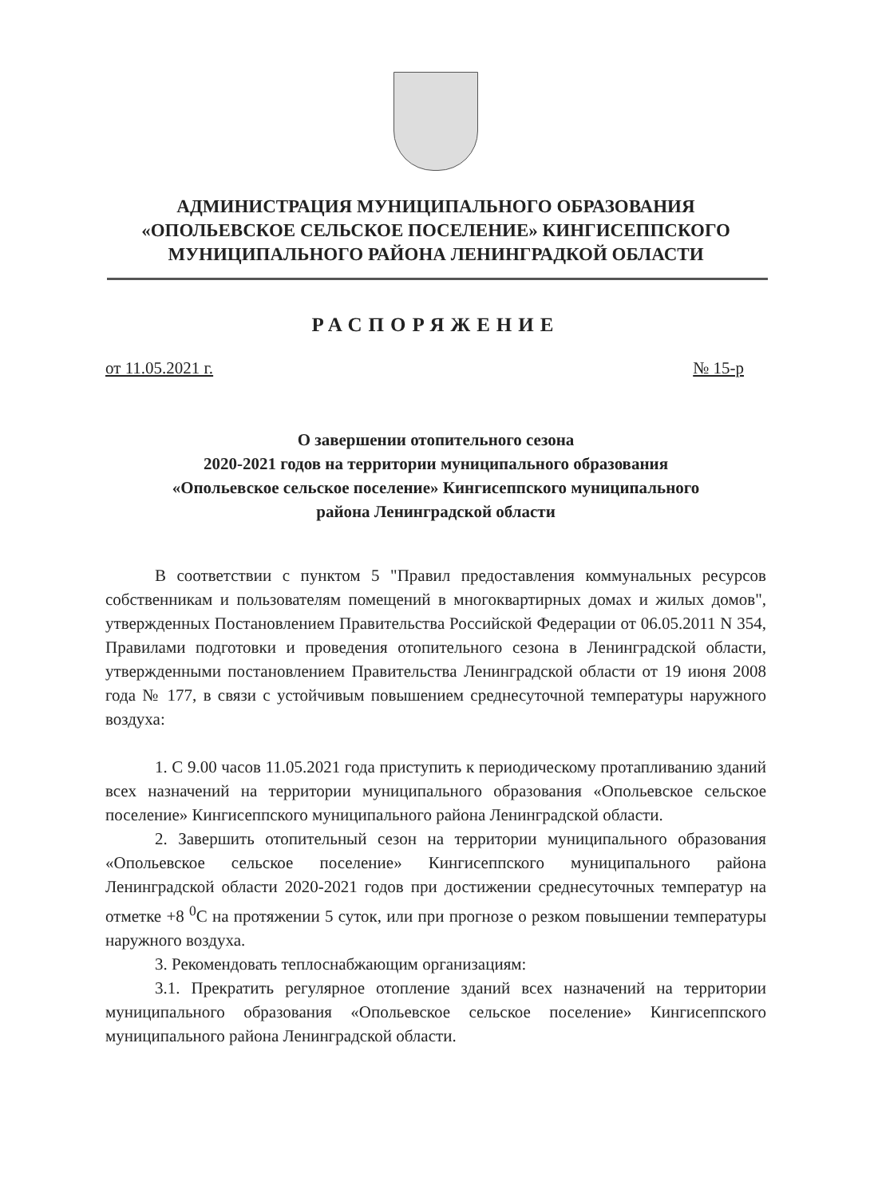АДМИНИСТРАЦИЯ МУНИЦИПАЛЬНОГО ОБРАЗОВАНИЯ
«ОПОЛЬЕВСКОЕ СЕЛЬСКОЕ ПОСЕЛЕНИЕ» КИНГИСЕППСКОГО
МУНИЦИПАЛЬНОГО РАЙОНА ЛЕНИНГРАДКОЙ ОБЛАСТИ
РАСПОРЯЖЕНИЕ
от 11.05.2021 г. № 15-р
О завершении отопительного сезона
2020-2021 годов на территории муниципального образования
«Опольевское сельское поселение» Кингисеппского муниципального
района Ленинградской области
В соответствии с пунктом 5 "Правил предоставления коммунальных ресурсов собственникам и пользователям помещений в многоквартирных домах и жилых домов", утвержденных Постановлением Правительства Российской Федерации от 06.05.2011 N 354, Правилами подготовки и проведения отопительного сезона в Ленинградской области, утвержденными постановлением Правительства Ленинградской области от 19 июня 2008 года № 177, в связи с устойчивым повышением среднесуточной температуры наружного воздуха:
1. С 9.00 часов 11.05.2021 года приступить к периодическому протапливанию зданий всех назначений на территории муниципального образования «Опольевское сельское поселение» Кингисеппского муниципального района Ленинградской области.
2. Завершить отопительный сезон на территории муниципального образования «Опольевское сельское поселение» Кингисеппского муниципального района Ленинградской области 2020-2021 годов при достижении среднесуточных температур на отметке +8 <sup>0</sup>С на протяжении 5 суток, или при прогнозе о резком повышении температуры наружного воздуха.
3. Рекомендовать теплоснабжающим организациям:
3.1. Прекратить регулярное отопление зданий всех назначений на территории муниципального образования «Опольевское сельское поселение» Кингисеппского муниципального района Ленинградской области.